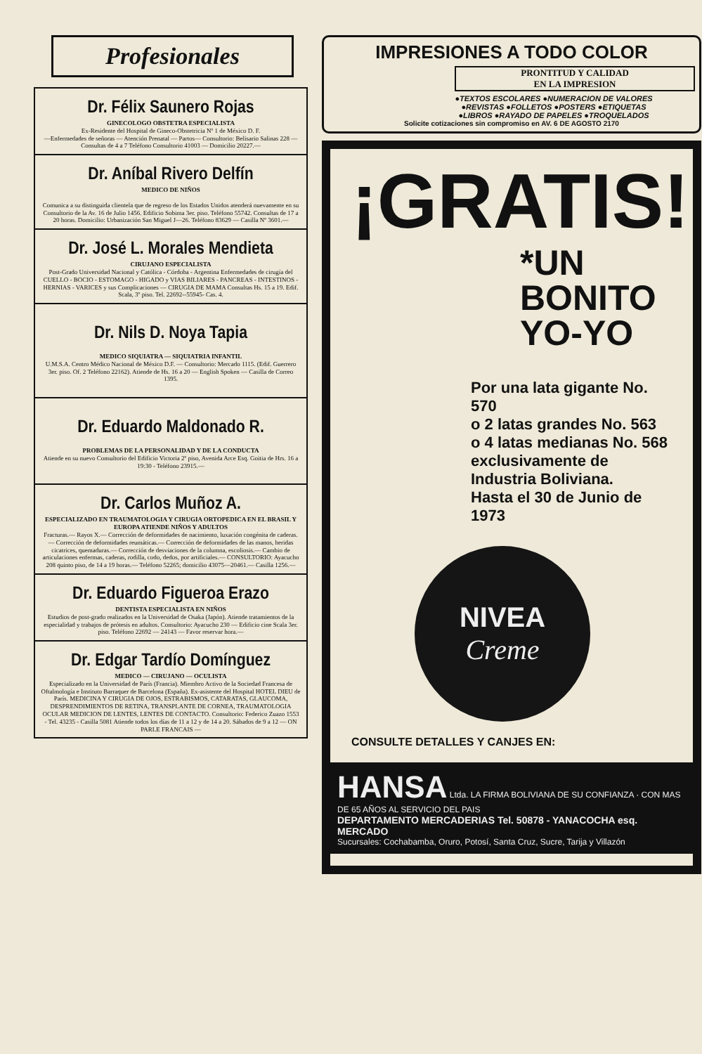Profesionales
Dr. Félix Saunero Rojas
GINECOLOGO OBSTETRA ESPECIALISTA
Ex-Residente del Hospital de Gineco-Obstetricia Nº 1 de México D. F.
—Enfermedades de señoras — Atención Prenatal — Partos— Consultorio: Belisario Salinas 228 — Consultas de 4 a 7 Teléfono Consultorio 41003 — Domicilio 20227.—
Dr. Aníbal Rivero Delfín
MEDICO DE NIÑOS
Comunica a su distinguida clientela que de regreso de los Estados Unidos atenderá nuevamente en su Consultorio de la Av. 16 de Julio 1456. Edificio Sobima 3er. piso. Teléfono 55742. Consultas de 17 a 20 horas. Domicilio: Urbanización San Miguel J—26. Teléfono 83629 — Casilla Nº 3601.—
Dr. José L. Morales Mendieta
CIRUJANO ESPECIALISTA
Post-Grado Universidad Nacional y Católica - Córdoba - Argentina Enfermedades de cirugía del CUELLO - BOCIO - ESTOMAGO - HIGADO y VIAS BILIARES - PANCREAS - INTESTINOS - HERNIAS - VARICES y sus Complicaciones — CIRUGIA DE MAMA Consultas Hs. 15 a 19. Edif. Scala, 3º piso. Tel. 22692--55945- Cas. 4.
Dr. Nils D. Noya Tapia
MEDICO SIQUIATRA — SIQUIATRIA INFANTIL
U.M.S.A. Centro Médico Nacional de México D.F. — Consultorio: Mercado 1115. (Edif. Guerrero 3er. piso. Of. 2 Teléfono 22162). Atiende de Hs. 16 a 20 — English Spoken — Casilla de Correo 1395.
Dr. Eduardo Maldonado R.
PROBLEMAS DE LA PERSONALIDAD Y DE LA CONDUCTA
Atiende en su nuevo Consultorio del Edificio Victoria 2º piso, Avenida Arce Esq. Goitia de Hrs. 16 a 19:30 - Teléfono 23915.—
Dr. Carlos Muñoz A.
ESPECIALIZADO EN TRAUMATOLOGIA Y CIRUGIA ORTOPEDICA EN EL BRASIL Y EUROPA ATIENDE NIÑOS Y ADULTOS
Fracturas.— Rayos X.— Corrección de deformidades de nacimiento, luxación congénita de caderas.— Corrección de deformidades reumáticas.— Corrección de deformidades de las manos, heridas cicatrices, quemaduras.— Corrección de desviaciones de la columna, escoliosis.— Cambio de articulaciones enfermas, caderas, rodilla, codo, dedos, por artificiales.— CONSULTORIO: Ayacucho 208 quinto piso, de 14 a 19 horas.— Teléfono 52265; domicilio 43075—20461.— Casilla 1256.—
Dr. Eduardo Figueroa Erazo
DENTISTA ESPECIALISTA EN NIÑOS
Estudios de post-grado realizados en la Universidad de Osaka (Japón). Atiende tratamientos de la especialidad y trabajos de prótesis en adultos. Consultorio: Ayacucho 230 — Edificio cine Scala 3er. piso. Teléfono 22692 — 24143 — Favor reservar hora.—
Dr. Edgar Tardío Domínguez
MEDICO — CIRUJANO — OCULISTA
Especializado en la Universidad de París (Francia). Miembro Activo de la Sociedad Francesa de Oftalmología e Instituto Barraquer de Barcelona (España). Ex-asistente del Hospital HOTEL DIEU de París. MEDICINA Y CIRUGIA DE OJOS, ESTRABISMOS, CATARATAS, GLAUCOMA, DESPRENDIMIENTOS DE RETINA, TRANSPLANTE DE CORNEA, TRAUMATOLOGIA OCULAR MEDICION DE LENTES, LENTES DE CONTACTO. Consultorio: Federico Zuazo 1553 - Tel. 43235 - Casilla 5081 Atiende todos los días de 11 a 12 y de 14 a 20. Sábados de 9 a 12 — ON PARLE FRANCAIS —
IMPRESIONES A TODO COLOR
PRONTITUD Y CALIDAD
EN LA IMPRESION
●TEXTOS ESCOLARES ●NUMERACION DE VALORES
●REVISTAS ●FOLLETOS ●POSTERS ●ETIQUETAS
●LIBROS ●RAYADO DE PAPELES ●TROQUELADOS
Solicite cotizaciones sin compromiso en AV. 6 DE AGOSTO 2170
¡GRATIS!
*UN
BONITO
YO-YO
Por una lata gigante No. 570
o 2 latas grandes No. 563
o 4 latas medianas No. 568
exclusivamente de
Industria Boliviana.
Hasta el 30 de Junio de 1973
NIVEA
Creme
CONSULTE DETALLES Y CANJES EN:
HANSA Ltda. LA FIRMA BOLIVIANA DE SU CONFIANZA · CON MAS DE 65 AÑOS AL SERVICIO DEL PAIS
DEPARTAMENTO MERCADERIAS Tel. 50878 - YANACOCHA esq. MERCADO
Sucursales: Cochabamba, Oruro, Potosí, Santa Cruz, Sucre, Tarija y Villazón